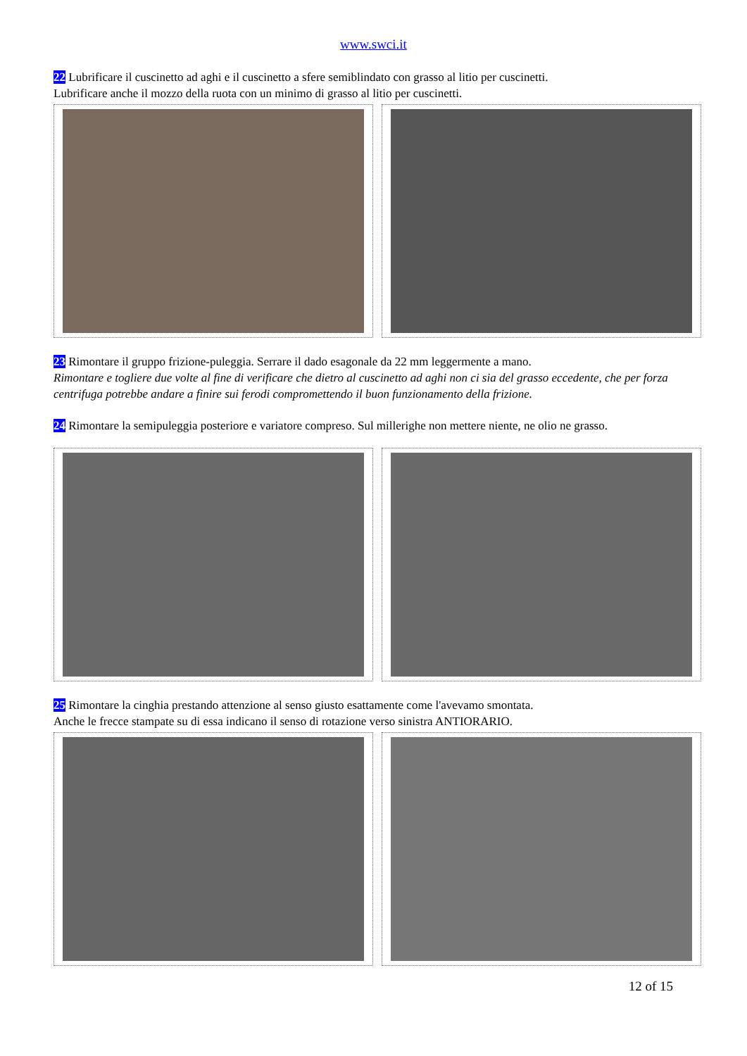www.swci.it
22 Lubrificare il cuscinetto ad aghi e il cuscinetto a sfere semiblindato con grasso al litio per cuscinetti.
Lubrificare anche il mozzo della ruota con un minimo di grasso al litio per cuscinetti.
23 Rimontare il gruppo frizione-puleggia. Serrare il dado esagonale da 22 mm leggermente a mano.
Rimontare e togliere due volte al fine di verificare che dietro al cuscinetto ad aghi non ci sia del grasso eccedente, che per forza centrifuga potrebbe andare a finire sui ferodi compromettendo il buon funzionamento della frizione.
24 Rimontare la semipuleggia posteriore e variatore compreso. Sul millerighe non mettere niente, ne olio ne grasso.
25 Rimontare la cinghia prestando attenzione al senso giusto esattamente come l'avevamo smontata.
Anche le frecce stampate su di essa indicano il senso di rotazione verso sinistra ANTIORARIO.
12 of 15